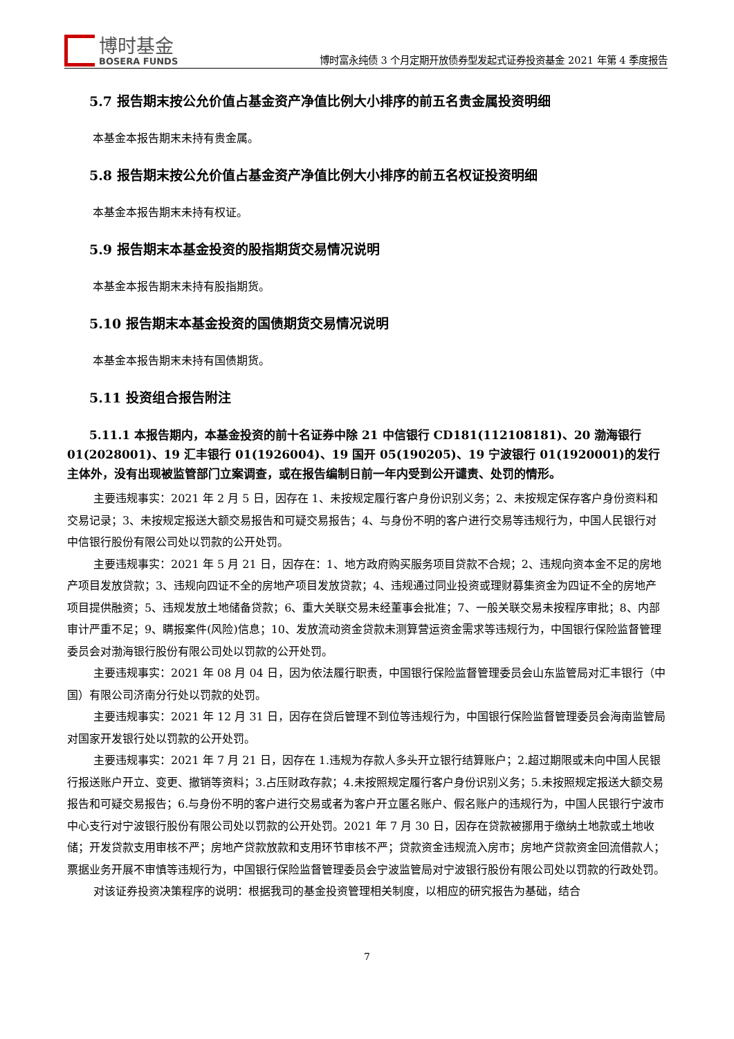博时基金
BOSERA FUNDS
博时富永纯债 3 个月定期开放债券型发起式证券投资基金 2021 年第 4 季度报告
5.7 报告期末按公允价值占基金资产净值比例大小排序的前五名贵金属投资明细
本基金本报告期末未持有贵金属。
5.8 报告期末按公允价值占基金资产净值比例大小排序的前五名权证投资明细
本基金本报告期末未持有权证。
5.9 报告期末本基金投资的股指期货交易情况说明
本基金本报告期末未持有股指期货。
5.10 报告期末本基金投资的国债期货交易情况说明
本基金本报告期末未持有国债期货。
5.11 投资组合报告附注
5.11.1 本报告期内，本基金投资的前十名证券中除 21 中信银行 CD181(112108181)、20 渤海银行 01(2028001)、19 汇丰银行 01(1926004)、19 国开 05(190205)、19 宁波银行 01(1920001)的发行主体外，没有出现被监管部门立案调查，或在报告编制日前一年内受到公开谴责、处罚的情形。
主要违规事实：2021 年 2 月 5 日，因存在 1、未按规定履行客户身份识别义务；2、未按规定保存客户身份资料和交易记录；3、未按规定报送大额交易报告和可疑交易报告；4、与身份不明的客户进行交易等违规行为，中国人民银行对中信银行股份有限公司处以罚款的公开处罚。
主要违规事实：2021 年 5 月 21 日，因存在：1、地方政府购买服务项目贷款不合规；2、违规向资本金不足的房地产项目发放贷款；3、违规向四证不全的房地产项目发放贷款；4、违规通过同业投资或理财募集资金为四证不全的房地产项目提供融资；5、违规发放土地储备贷款；6、重大关联交易未经董事会批准；7、一般关联交易未按程序审批；8、内部审计严重不足；9、瞒报案件(风险)信息；10、发放流动资金贷款未测算营运资金需求等违规行为，中国银行保险监督管理委员会对渤海银行股份有限公司处以罚款的公开处罚。
主要违规事实：2021 年 08 月 04 日，因为依法履行职责，中国银行保险监督管理委员会山东监管局对汇丰银行（中国）有限公司济南分行处以罚款的处罚。
主要违规事实：2021 年 12 月 31 日，因存在贷后管理不到位等违规行为，中国银行保险监督管理委员会海南监管局对国家开发银行处以罚款的公开处罚。
主要违规事实：2021 年 7 月 21 日，因存在 1.违规为存款人多头开立银行结算账户；2.超过期限或未向中国人民银行报送账户开立、变更、撤销等资料；3.占压财政存款；4.未按照规定履行客户身份识别义务；5.未按照规定报送大额交易报告和可疑交易报告；6.与身份不明的客户进行交易或者为客户开立匿名账户、假名账户的违规行为，中国人民银行宁波市中心支行对宁波银行股份有限公司处以罚款的公开处罚。2021 年 7 月 30 日，因存在贷款被挪用于缴纳土地款或土地收储；开发贷款支用审核不严；房地产贷款放款和支用环节审核不严；贷款资金违规流入房市；房地产贷款资金回流借款人；票据业务开展不审慎等违规行为，中国银行保险监督管理委员会宁波监管局对宁波银行股份有限公司处以罚款的行政处罚。
对该证券投资决策程序的说明：根据我司的基金投资管理相关制度，以相应的研究报告为基础，结合
7